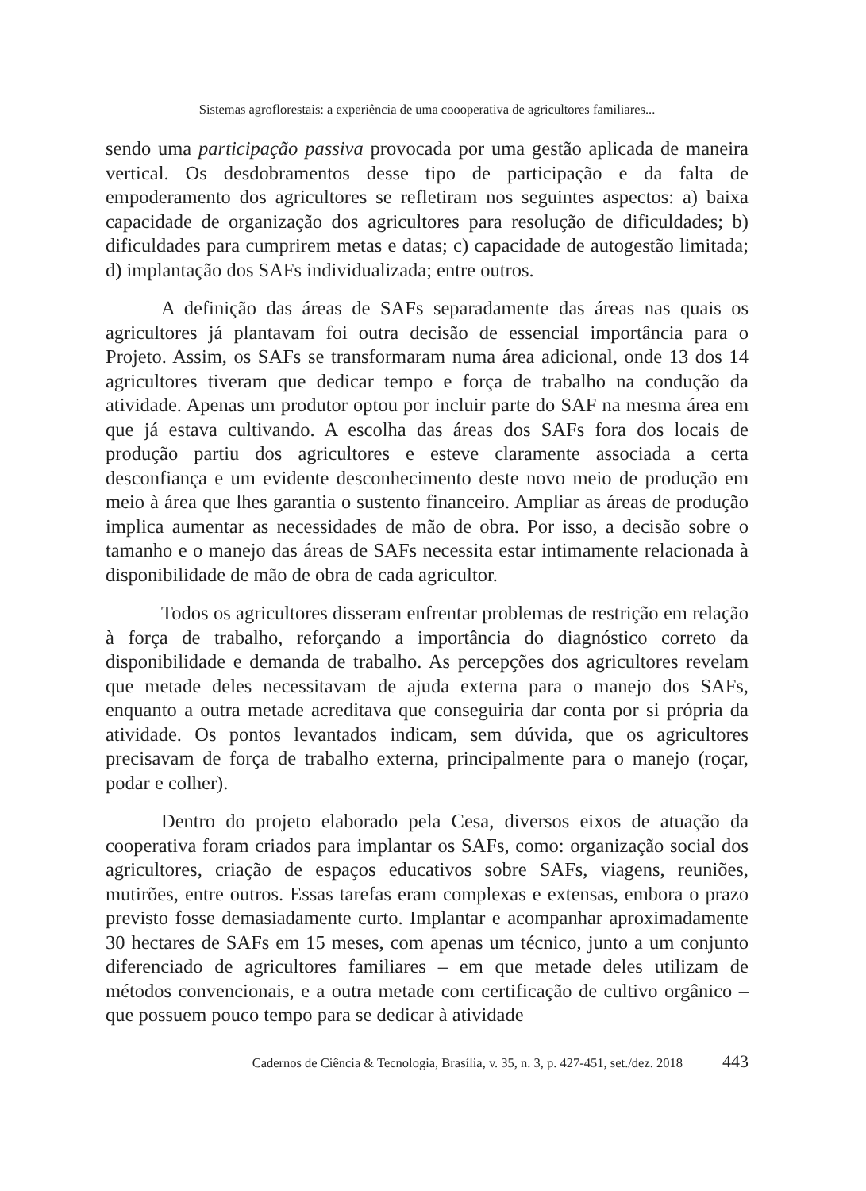Sistemas agroflorestais: a experiência de uma coooperativa de agricultores familiares...
sendo uma participação passiva provocada por uma gestão aplicada de maneira vertical. Os desdobramentos desse tipo de participação e da falta de empoderamento dos agricultores se refletiram nos seguintes aspectos: a) baixa capacidade de organização dos agricultores para resolução de dificuldades; b) dificuldades para cumprirem metas e datas; c) capacidade de autogestão limitada; d) implantação dos SAFs individualizada; entre outros.
A definição das áreas de SAFs separadamente das áreas nas quais os agricultores já plantavam foi outra decisão de essencial importância para o Projeto. Assim, os SAFs se transformaram numa área adicional, onde 13 dos 14 agricultores tiveram que dedicar tempo e força de trabalho na condução da atividade. Apenas um produtor optou por incluir parte do SAF na mesma área em que já estava cultivando. A escolha das áreas dos SAFs fora dos locais de produção partiu dos agricultores e esteve claramente associada a certa desconfiança e um evidente desconhecimento deste novo meio de produção em meio à área que lhes garantia o sustento financeiro. Ampliar as áreas de produção implica aumentar as necessidades de mão de obra. Por isso, a decisão sobre o tamanho e o manejo das áreas de SAFs necessita estar intimamente relacionada à disponibilidade de mão de obra de cada agricultor.
Todos os agricultores disseram enfrentar problemas de restrição em relação à força de trabalho, reforçando a importância do diagnóstico correto da disponibilidade e demanda de trabalho. As percepções dos agricultores revelam que metade deles necessitavam de ajuda externa para o manejo dos SAFs, enquanto a outra metade acreditava que conseguiria dar conta por si própria da atividade. Os pontos levantados indicam, sem dúvida, que os agricultores precisavam de força de trabalho externa, principalmente para o manejo (roçar, podar e colher).
Dentro do projeto elaborado pela Cesa, diversos eixos de atuação da cooperativa foram criados para implantar os SAFs, como: organização social dos agricultores, criação de espaços educativos sobre SAFs, viagens, reuniões, mutirões, entre outros. Essas tarefas eram complexas e extensas, embora o prazo previsto fosse demasiadamente curto. Implantar e acompanhar aproximadamente 30 hectares de SAFs em 15 meses, com apenas um técnico, junto a um conjunto diferenciado de agricultores familiares – em que metade deles utilizam de métodos convencionais, e a outra metade com certificação de cultivo orgânico – que possuem pouco tempo para se dedicar à atividade
Cadernos de Ciência & Tecnologia, Brasília, v. 35, n. 3, p. 427-451, set./dez. 2018 443